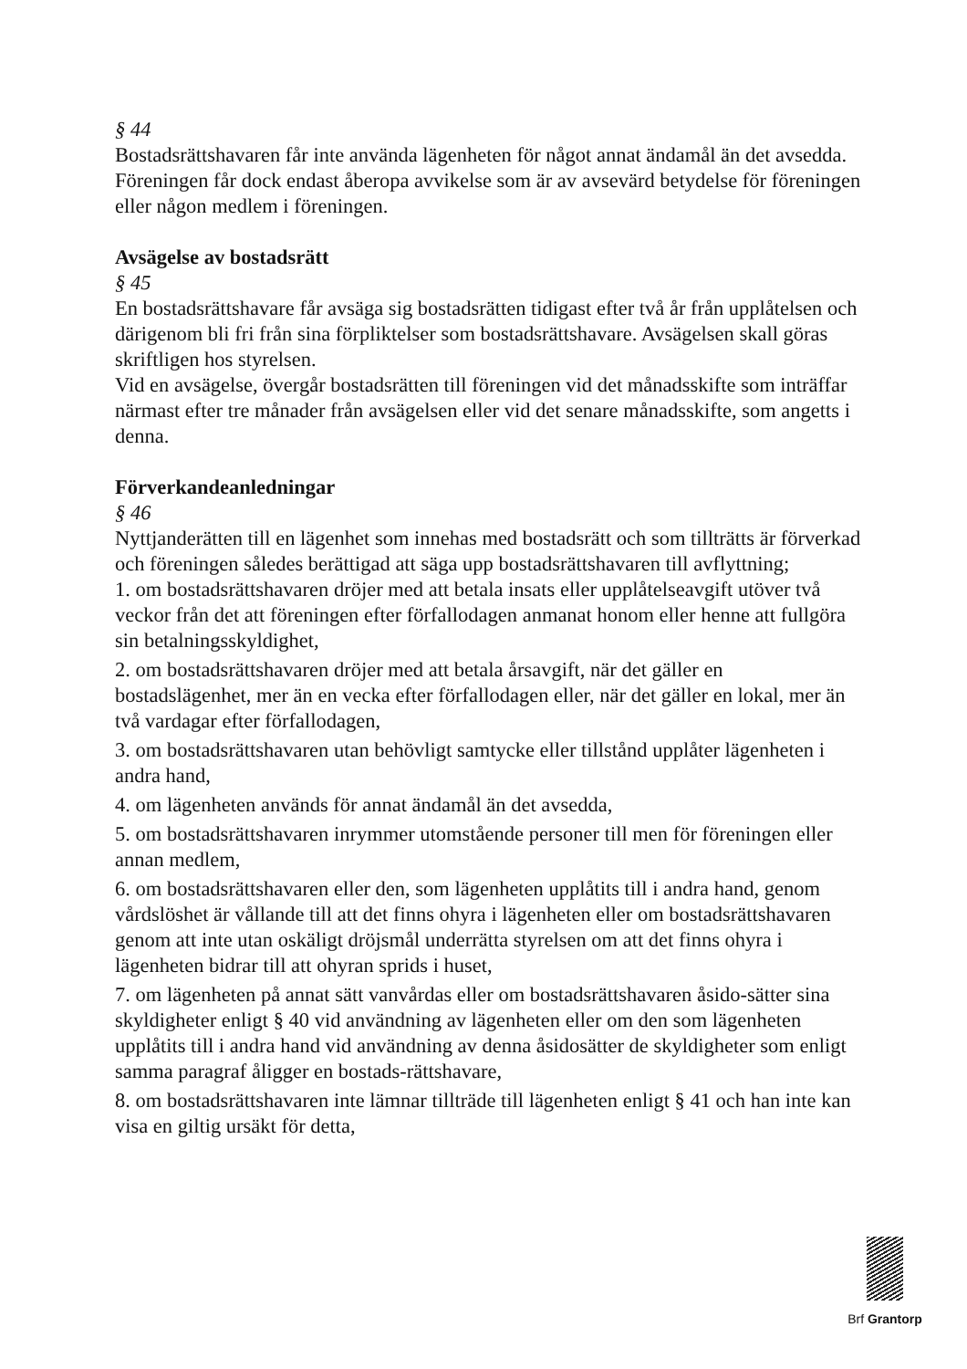§ 44
Bostadsrättshavaren får inte använda lägenheten för något annat ändamål än det avsedda.
Föreningen får dock endast åberopa avvikelse som är av avsevärd betydelse för föreningen eller någon medlem i föreningen.
Avsägelse av bostadsrätt
§ 45
En bostadsrättshavare får avsäga sig bostadsrätten tidigast efter två år från upplåtelsen och därigenom bli fri från sina förpliktelser som bostadsrättshavare. Avsägelsen skall göras skriftligen hos styrelsen.
Vid en avsägelse, övergår bostadsrätten till föreningen vid det månadsskifte som inträffar närmast efter tre månader från avsägelsen eller vid det senare månadsskifte, som angetts i denna.
Förverkandeanledningar
§ 46
Nyttjanderätten till en lägenhet som innehas med bostadsrätt och som tillträtts är förverkad och föreningen således berättigad att säga upp bostadsrättshavaren till avflyttning;
1. om bostadsrättshavaren dröjer med att betala insats eller upplåtelseavgift utöver två veckor från det att föreningen efter förfallodagen anmanat honom eller henne att fullgöra sin betalningsskyldighet,
2. om bostadsrättshavaren dröjer med att betala årsavgift, när det gäller en bostadslägenhet, mer än en vecka efter förfallodagen eller, när det gäller en lokal, mer än två vardagar efter förfallodagen,
3. om bostadsrättshavaren utan behövligt samtycke eller tillstånd upplåter lägenheten i andra hand,
4. om lägenheten används för annat ändamål än det avsedda,
5. om bostadsrättshavaren inrymmer utomstående personer till men för föreningen eller annan medlem,
6. om bostadsrättshavaren eller den, som lägenheten upplåtits till i andra hand, genom vårdslöshet är vållande till att det finns ohyra i lägenheten eller om bostadsrättshavaren genom att inte utan oskäligt dröjsmål underrätta styrelsen om att det finns ohyra i lägenheten bidrar till att ohyran sprids i huset,
7. om lägenheten på annat sätt vanvårdas eller om bostadsrättshavaren åsido-sätter sina skyldigheter enligt § 40 vid användning av lägenheten eller om den som lägenheten upplåtits till i andra hand vid användning av denna åsidosätter de skyldigheter som enligt samma paragraf åligger en bostads-rättshavare,
8. om bostadsrättshavaren inte lämnar tillträde till lägenheten enligt § 41 och han inte kan visa en giltig ursäkt för detta,
Brf Grantorp